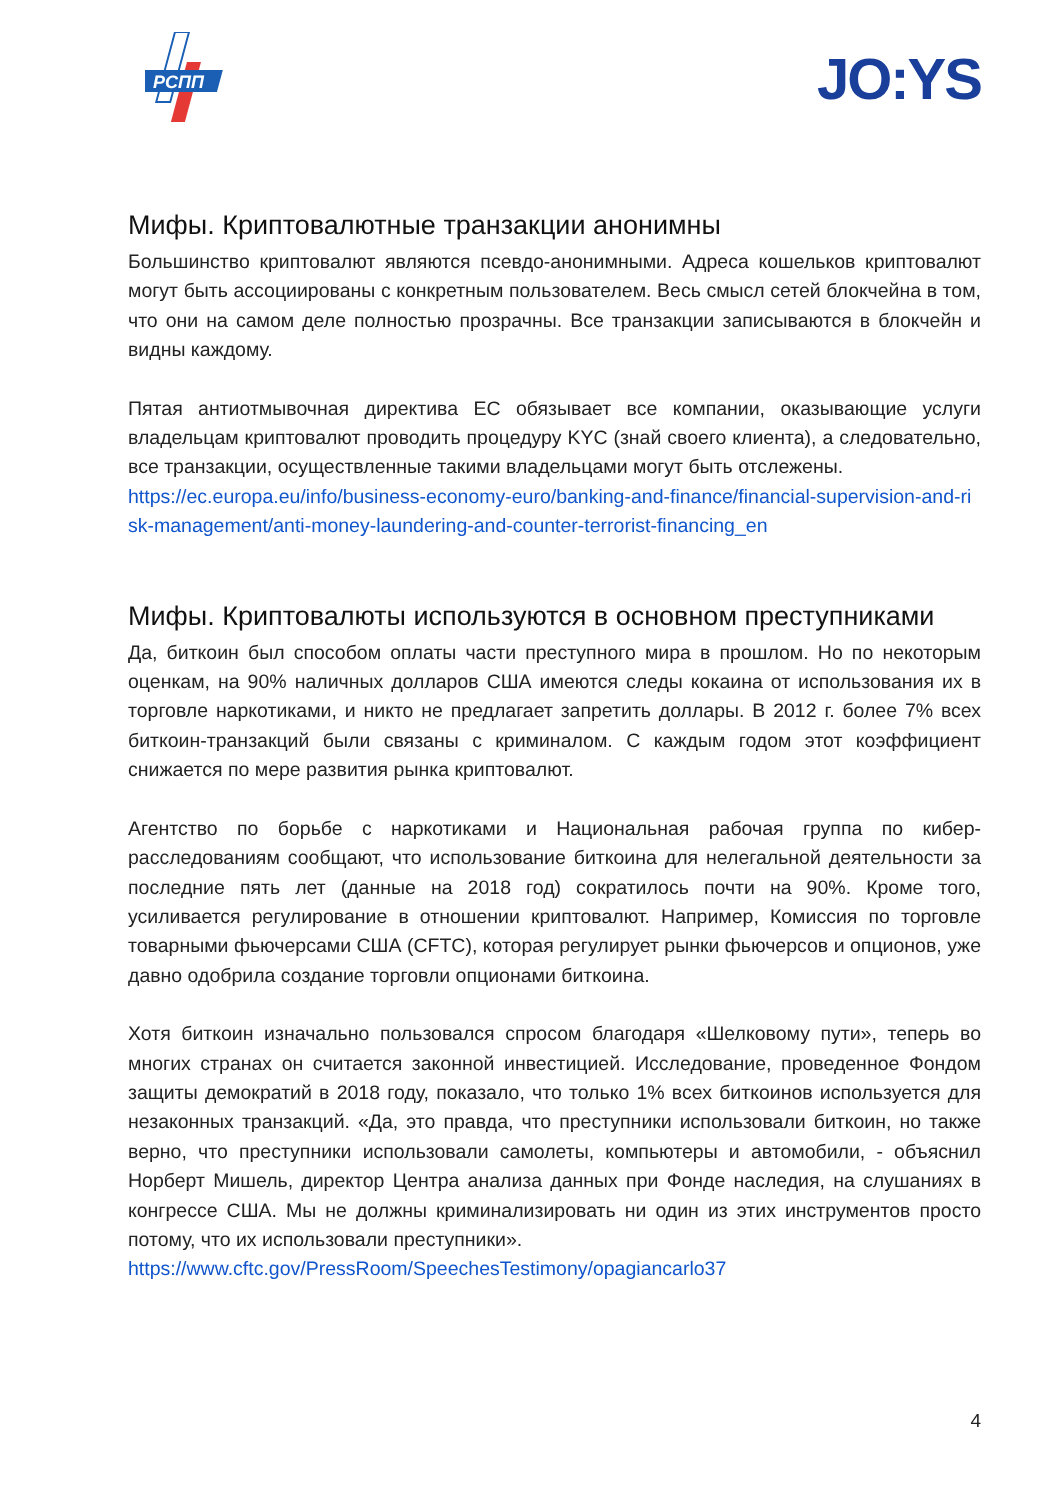РСПП
JO:YS
Мифы. Криптовалютные транзакции анонимны
Большинство криптовалют являются псевдо-анонимными. Адреса кошельков криптовалют могут быть ассоциированы с конкретным пользователем. Весь смысл сетей блокчейна в том, что они на самом деле полностью прозрачны. Все транзакции записываются в блокчейн и видны каждому.
Пятая антиотмывочная директива ЕС обязывает все компании, оказывающие услуги владельцам криптовалют проводить процедуру KYC (знай своего клиента), а следовательно, все транзакции, осуществленные такими владельцами могут быть отслежены.
https://ec.europa.eu/info/business-economy-euro/banking-and-finance/financial-supervision-and-risk-management/anti-money-laundering-and-counter-terrorist-financing_en
Мифы. Криптовалюты используются в основном преступниками
Да, биткоин был способом оплаты части преступного мира в прошлом. Но по некоторым оценкам, на 90% наличных долларов США имеются следы кокаина от использования их в торговле наркотиками, и никто не предлагает запретить доллары. В 2012 г. более 7% всех биткоин-транзакций были связаны с криминалом. С каждым годом этот коэффициент снижается по мере развития рынка криптовалют.
Агентство по борьбе с наркотиками и Национальная рабочая группа по кибер-расследованиям сообщают, что использование биткоина для нелегальной деятельности за последние пять лет (данные на 2018 год) сократилось почти на 90%. Кроме того, усиливается регулирование в отношении криптовалют. Например, Комиссия по торговле товарными фьючерсами США (CFTC), которая регулирует рынки фьючерсов и опционов, уже давно одобрила создание торговли опционами биткоина.
Хотя биткоин изначально пользовался спросом благодаря «Шелковому пути», теперь во многих странах он считается законной инвестицией. Исследование, проведенное Фондом защиты демократий в 2018 году, показало, что только 1% всех биткоинов используется для незаконных транзакций. «Да, это правда, что преступники использовали биткоин, но также верно, что преступники использовали самолеты, компьютеры и автомобили, - объяснил Норберт Мишель, директор Центра анализа данных при Фонде наследия, на слушаниях в конгрессе США. Мы не должны криминализировать ни один из этих инструментов просто потому, что их использовали преступники».
https://www.cftc.gov/PressRoom/SpeechesTestimony/opagiancarlo37
4